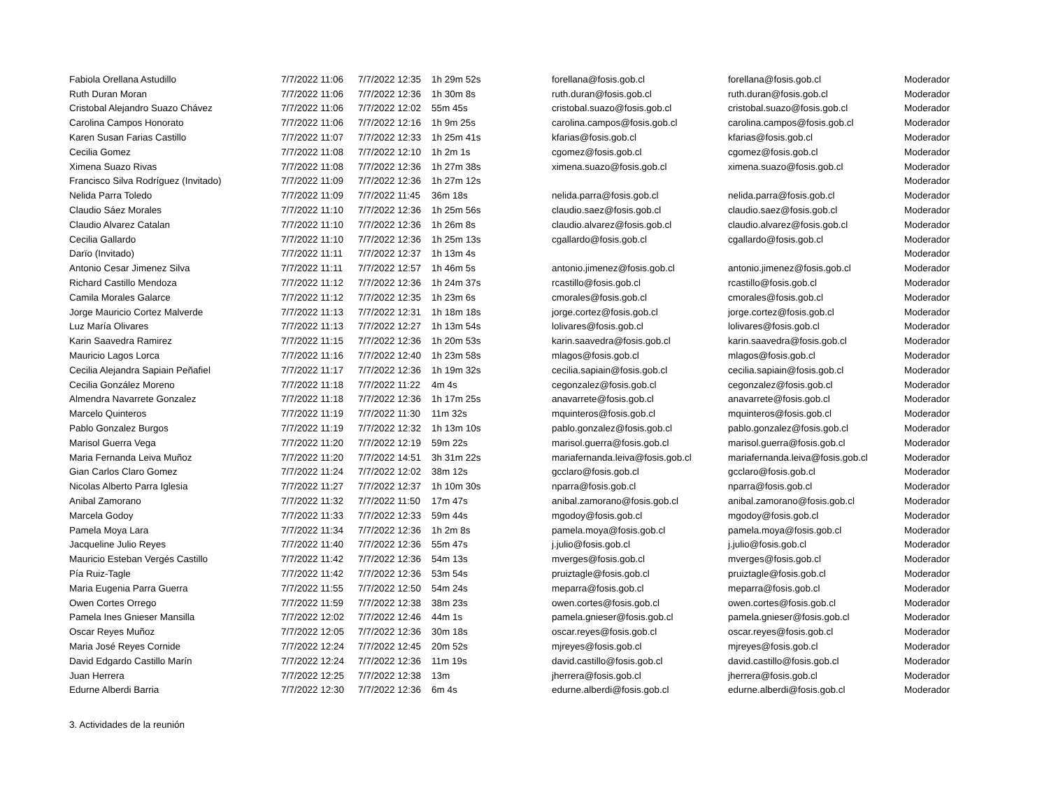| Fabiola Orellana Astudillo | 7/7/2022 11:06 | 7/7/2022 12:35 | 1h 29m 52s | forellana@fosis.gob.cl | forellana@fosis.gob.cl | Moderador |
| Ruth Duran Moran | 7/7/2022 11:06 | 7/7/2022 12:36 | 1h 30m 8s | ruth.duran@fosis.gob.cl | ruth.duran@fosis.gob.cl | Moderador |
| Cristobal Alejandro Suazo Chávez | 7/7/2022 11:06 | 7/7/2022 12:02 | 55m 45s | cristobal.suazo@fosis.gob.cl | cristobal.suazo@fosis.gob.cl | Moderador |
| Carolina Campos Honorato | 7/7/2022 11:06 | 7/7/2022 12:16 | 1h 9m 25s | carolina.campos@fosis.gob.cl | carolina.campos@fosis.gob.cl | Moderador |
| Karen Susan Farias Castillo | 7/7/2022 11:07 | 7/7/2022 12:33 | 1h 25m 41s | kfarias@fosis.gob.cl | kfarias@fosis.gob.cl | Moderador |
| Cecilia Gomez | 7/7/2022 11:08 | 7/7/2022 12:10 | 1h 2m 1s | cgomez@fosis.gob.cl | cgomez@fosis.gob.cl | Moderador |
| Ximena Suazo Rivas | 7/7/2022 11:08 | 7/7/2022 12:36 | 1h 27m 38s | ximena.suazo@fosis.gob.cl | ximena.suazo@fosis.gob.cl | Moderador |
| Francisco Silva Rodríguez (Invitado) | 7/7/2022 11:09 | 7/7/2022 12:36 | 1h 27m 12s | | | Moderador |
| Nelida Parra Toledo | 7/7/2022 11:09 | 7/7/2022 11:45 | 36m 18s | nelida.parra@fosis.gob.cl | nelida.parra@fosis.gob.cl | Moderador |
| Claudio Sáez Morales | 7/7/2022 11:10 | 7/7/2022 12:36 | 1h 25m 56s | claudio.saez@fosis.gob.cl | claudio.saez@fosis.gob.cl | Moderador |
| Claudio Alvarez Catalan | 7/7/2022 11:10 | 7/7/2022 12:36 | 1h 26m 8s | claudio.alvarez@fosis.gob.cl | claudio.alvarez@fosis.gob.cl | Moderador |
| Cecilia Gallardo | 7/7/2022 11:10 | 7/7/2022 12:36 | 1h 25m 13s | cgallardo@fosis.gob.cl | cgallardo@fosis.gob.cl | Moderador |
| Darïo (Invitado) | 7/7/2022 11:11 | 7/7/2022 12:37 | 1h 13m 4s | | | Moderador |
| Antonio Cesar Jimenez Silva | 7/7/2022 11:11 | 7/7/2022 12:57 | 1h 46m 5s | antonio.jimenez@fosis.gob.cl | antonio.jimenez@fosis.gob.cl | Moderador |
| Richard Castillo Mendoza | 7/7/2022 11:12 | 7/7/2022 12:36 | 1h 24m 37s | rcastillo@fosis.gob.cl | rcastillo@fosis.gob.cl | Moderador |
| Camila Morales Galarce | 7/7/2022 11:12 | 7/7/2022 12:35 | 1h 23m 6s | cmorales@fosis.gob.cl | cmorales@fosis.gob.cl | Moderador |
| Jorge Mauricio Cortez Malverde | 7/7/2022 11:13 | 7/7/2022 12:31 | 1h 18m 18s | jorge.cortez@fosis.gob.cl | jorge.cortez@fosis.gob.cl | Moderador |
| Luz María Olivares | 7/7/2022 11:13 | 7/7/2022 12:27 | 1h 13m 54s | lolivares@fosis.gob.cl | lolivares@fosis.gob.cl | Moderador |
| Karin Saavedra Ramirez | 7/7/2022 11:15 | 7/7/2022 12:36 | 1h 20m 53s | karin.saavedra@fosis.gob.cl | karin.saavedra@fosis.gob.cl | Moderador |
| Mauricio Lagos Lorca | 7/7/2022 11:16 | 7/7/2022 12:40 | 1h 23m 58s | mlagos@fosis.gob.cl | mlagos@fosis.gob.cl | Moderador |
| Cecilia Alejandra Sapiain Peñafiel | 7/7/2022 11:17 | 7/7/2022 12:36 | 1h 19m 32s | cecilia.sapiain@fosis.gob.cl | cecilia.sapiain@fosis.gob.cl | Moderador |
| Cecilia González Moreno | 7/7/2022 11:18 | 7/7/2022 11:22 | 4m 4s | cegonzalez@fosis.gob.cl | cegonzalez@fosis.gob.cl | Moderador |
| Almendra Navarrete Gonzalez | 7/7/2022 11:18 | 7/7/2022 12:36 | 1h 17m 25s | anavarrete@fosis.gob.cl | anavarrete@fosis.gob.cl | Moderador |
| Marcelo Quinteros | 7/7/2022 11:19 | 7/7/2022 11:30 | 11m 32s | mquinteros@fosis.gob.cl | mquinteros@fosis.gob.cl | Moderador |
| Pablo Gonzalez Burgos | 7/7/2022 11:19 | 7/7/2022 12:32 | 1h 13m 10s | pablo.gonzalez@fosis.gob.cl | pablo.gonzalez@fosis.gob.cl | Moderador |
| Marisol Guerra Vega | 7/7/2022 11:20 | 7/7/2022 12:19 | 59m 22s | marisol.guerra@fosis.gob.cl | marisol.guerra@fosis.gob.cl | Moderador |
| Maria Fernanda Leiva Muñoz | 7/7/2022 11:20 | 7/7/2022 14:51 | 3h 31m 22s | mariafernanda.leiva@fosis.gob.cl | mariafernanda.leiva@fosis.gob.cl | Moderador |
| Gian Carlos Claro Gomez | 7/7/2022 11:24 | 7/7/2022 12:02 | 38m 12s | gcclaro@fosis.gob.cl | gcclaro@fosis.gob.cl | Moderador |
| Nicolas Alberto Parra Iglesia | 7/7/2022 11:27 | 7/7/2022 12:37 | 1h 10m 30s | nparra@fosis.gob.cl | nparra@fosis.gob.cl | Moderador |
| Anibal Zamorano | 7/7/2022 11:32 | 7/7/2022 11:50 | 17m 47s | anibal.zamorano@fosis.gob.cl | anibal.zamorano@fosis.gob.cl | Moderador |
| Marcela Godoy | 7/7/2022 11:33 | 7/7/2022 12:33 | 59m 44s | mgodoy@fosis.gob.cl | mgodoy@fosis.gob.cl | Moderador |
| Pamela Moya Lara | 7/7/2022 11:34 | 7/7/2022 12:36 | 1h 2m 8s | pamela.moya@fosis.gob.cl | pamela.moya@fosis.gob.cl | Moderador |
| Jacqueline Julio Reyes | 7/7/2022 11:40 | 7/7/2022 12:36 | 55m 47s | j.julio@fosis.gob.cl | j.julio@fosis.gob.cl | Moderador |
| Mauricio Esteban Vergés Castillo | 7/7/2022 11:42 | 7/7/2022 12:36 | 54m 13s | mverges@fosis.gob.cl | mverges@fosis.gob.cl | Moderador |
| Pía Ruiz-Tagle | 7/7/2022 11:42 | 7/7/2022 12:36 | 53m 54s | pruiztagle@fosis.gob.cl | pruiztagle@fosis.gob.cl | Moderador |
| Maria Eugenia Parra Guerra | 7/7/2022 11:55 | 7/7/2022 12:50 | 54m 24s | meparra@fosis.gob.cl | meparra@fosis.gob.cl | Moderador |
| Owen Cortes Orrego | 7/7/2022 11:59 | 7/7/2022 12:38 | 38m 23s | owen.cortes@fosis.gob.cl | owen.cortes@fosis.gob.cl | Moderador |
| Pamela Ines Gnieser Mansilla | 7/7/2022 12:02 | 7/7/2022 12:46 | 44m 1s | pamela.gnieser@fosis.gob.cl | pamela.gnieser@fosis.gob.cl | Moderador |
| Oscar Reyes Muñoz | 7/7/2022 12:05 | 7/7/2022 12:36 | 30m 18s | oscar.reyes@fosis.gob.cl | oscar.reyes@fosis.gob.cl | Moderador |
| Maria José Reyes Cornide | 7/7/2022 12:24 | 7/7/2022 12:45 | 20m 52s | mjreyes@fosis.gob.cl | mjreyes@fosis.gob.cl | Moderador |
| David Edgardo Castillo Marín | 7/7/2022 12:24 | 7/7/2022 12:36 | 11m 19s | david.castillo@fosis.gob.cl | david.castillo@fosis.gob.cl | Moderador |
| Juan Herrera | 7/7/2022 12:25 | 7/7/2022 12:38 | 13m | jherrera@fosis.gob.cl | jherrera@fosis.gob.cl | Moderador |
| Edurne Alberdi Barria | 7/7/2022 12:30 | 7/7/2022 12:36 | 6m 4s | edurne.alberdi@fosis.gob.cl | edurne.alberdi@fosis.gob.cl | Moderador |
3. Actividades de la reunión